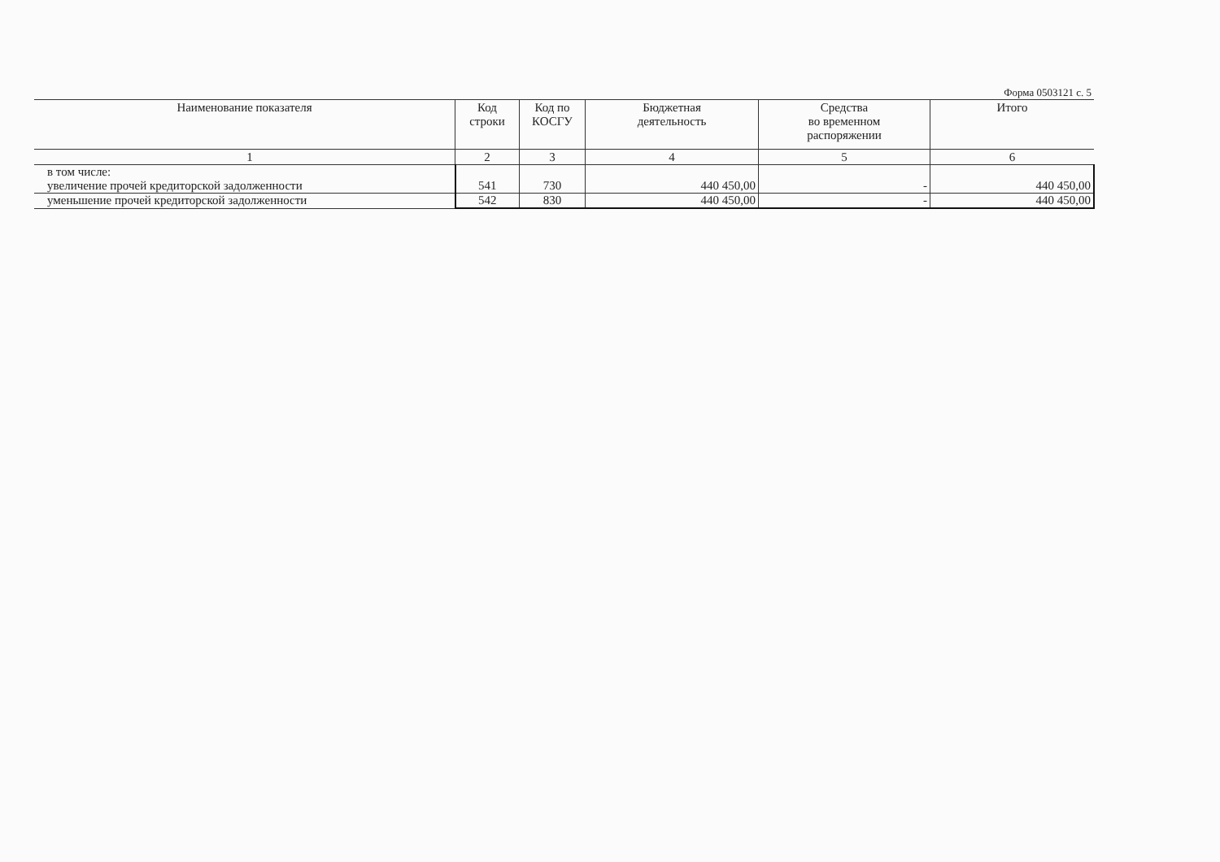Форма 0503121 с. 5
| Наименование показателя | Код строки | Код по КОСГУ | Бюджетная деятельность | Средства во временном распоряжении | Итого |
| --- | --- | --- | --- | --- | --- |
| 1 | 2 | 3 | 4 | 5 | 6 |
| в том числе: увеличение прочей кредиторской задолженности | 541 | 730 | 440 450,00 | - | 440 450,00 |
| уменьшение прочей кредиторской задолженности | 542 | 830 | 440 450,00 | - | 440 450,00 |